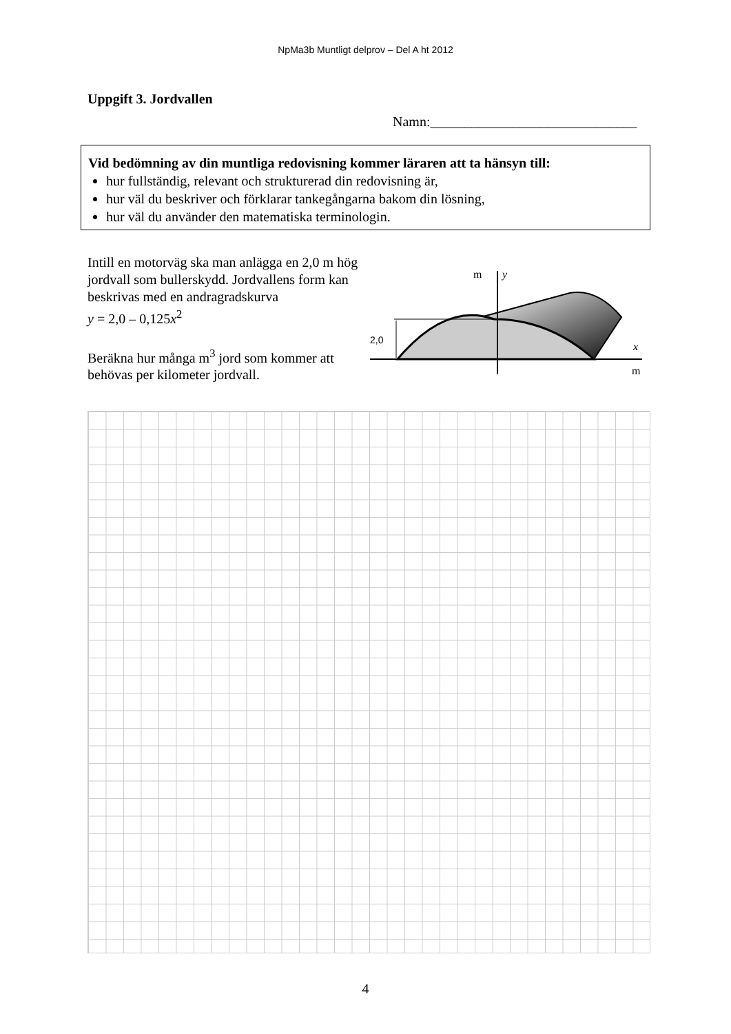NpMa3b Muntligt delprov – Del A ht 2012
Uppgift 3. Jordvallen
Namn:______________________________
Vid bedömning av din muntliga redovisning kommer läraren att ta hänsyn till:
hur fullständig, relevant och strukturerad din redovisning är,
hur väl du beskriver och förklarar tankegångarna bakom din lösning,
hur väl du använder den matematiska terminologin.
Intill en motorväg ska man anlägga en 2,0 m hög jordvall som bullerskydd. Jordvallens form kan beskrivas med en andragradskurva
y = 2,0 – 0,125x<sup>2</sup>
Beräkna hur många m<sup>3</sup> jord som kommer att behövas per kilometer jordvall.
2,0
m
y
x
m
4